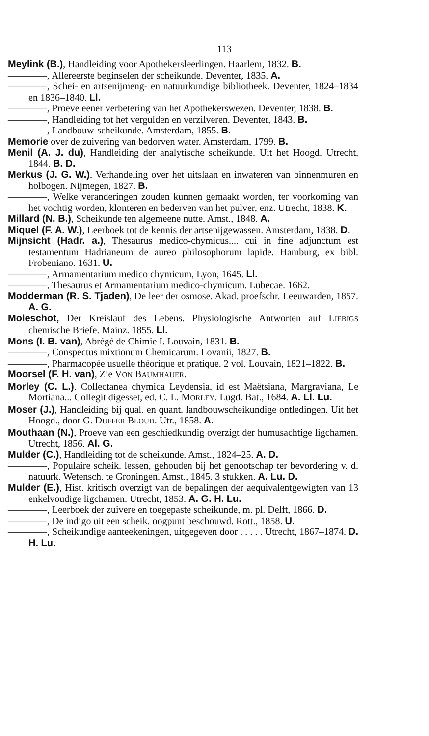113
Meylink (B.), Handleiding voor Apothekersleerlingen. Haarlem, 1832. B.
————, Allereerste beginselen der scheikunde. Deventer, 1835. A.
————, Schei- en artsenijmeng- en natuurkundige bibliotheek. Deventer, 1824–1834 en 1836–1840. Ll.
————, Proeve eener verbetering van het Apothekerswezen. Deventer, 1838. B.
————, Handleiding tot het vergulden en verzilveren. Deventer, 1843. B.
————, Landbouw-scheikunde. Amsterdam, 1855. B.
Memorie over de zuivering van bedorven water. Amsterdam, 1799. B.
Menil (A. J. du), Handleiding der analytische scheikunde. Uit het Hoogd. Utrecht, 1844. B. D.
Merkus (J. G. W.), Verhandeling over het uitslaan en inwateren van binnenmuren en holbogen. Nijmegen, 1827. B.
————, Welke veranderingen zouden kunnen gemaakt worden, ter voorkoming van het vochtig worden, klonteren en bederven van het pulver, enz. Utrecht, 1838. K.
Millard (N. B.), Scheikunde ten algemeene nutte. Amst., 1848. A.
Miquel (F. A. W.), Leerboek tot de kennis der artsenijgewassen. Amsterdam, 1838. D.
Mijnsicht (Hadr. a.), Thesaurus medico-chymicus.... cui in fine adjunctum est testamentum Hadrianeum de aureo philosophorum lapide. Hamburg, ex bibl. Frobeniano. 1631. U.
————, Armamentarium medico chymicum, Lyon, 1645. Ll.
————, Thesaurus et Armamentarium medico-chymicum. Lubecae. 1662.
Modderman (R. S. Tjaden), De leer der osmose. Akad. proefschr. Leeuwarden, 1857. A. G.
Moleschot, Der Kreislauf des Lebens. Physiologische Antworten auf LIEBIGS chemische Briefe. Mainz. 1855. Ll.
Mons (I. B. van), Abrégé de Chimie I. Louvain, 1831. B.
————, Conspectus mixtionum Chemicarum. Lovanii, 1827. B.
————, Pharmacopée usuelle théorique et pratique. 2 vol. Louvain, 1821–1822. B.
Moorsel (F. H. van), Zie VON BAUMHAUER.
Morley (C. L.). Collectanea chymica Leydensia, id est Maëtsiana, Margraviana, Le Mortiana... Collegit digesset, ed. C. L. MORLEY. Lugd. Bat., 1684. A. Ll. Lu.
Moser (J.), Handleiding bij qual. en quant. landbouwscheikundige ontledingen. Uit het Hoogd., door G. DUFFER BLOUD. Utr., 1858. A.
Mouthaan (N.), Proeve van een geschiedkundig overzigt der humusachtige ligchamen. Utrecht, 1856. Al. G.
Mulder (C.), Handleiding tot de scheikunde. Amst., 1824–25. A. D.
————, Populaire scheik. lessen, gehouden bij het genootschap ter bevordering v. d. natuurk. Wetensch. te Groningen. Amst., 1845. 3 stukken. A. Lu. D.
Mulder (E.), Hist. kritisch overzigt van de bepalingen der aequivalentgewigten van 13 enkelvoudige ligchamen. Utrecht, 1853. A. G. H. Lu.
————, Leerboek der zuivere en toegepaste scheikunde, m. pl. Delft, 1866. D.
————, De indigo uit een scheik. oogpunt beschouwd. Rott., 1858. U.
————, Scheikundige aanteekeningen, uitgegeven door . . . . . Utrecht, 1867–1874. D. H. Lu.